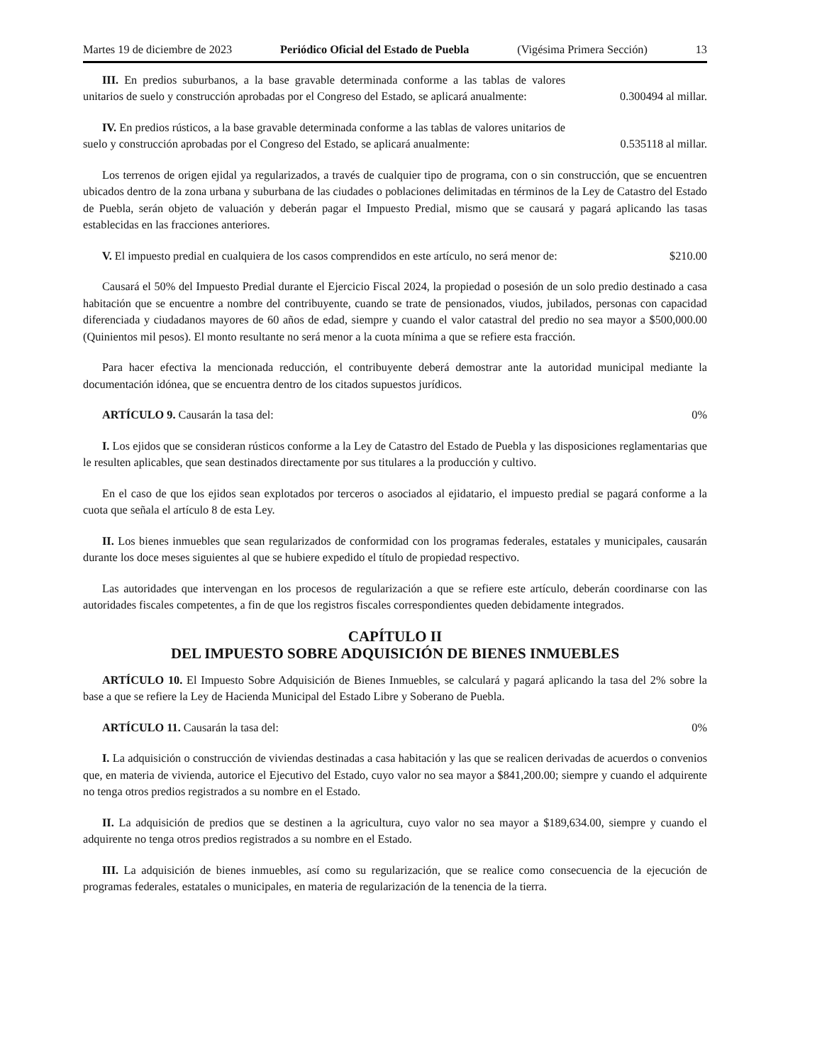Martes 19 de diciembre de 2023 Periódico Oficial del Estado de Puebla (Vigésima Primera Sección) 13
III. En predios suburbanos, a la base gravable determinada conforme a las tablas de valores unitarios de suelo y construcción aprobadas por el Congreso del Estado, se aplicará anualmente:
0.300494 al millar.
IV. En predios rústicos, a la base gravable determinada conforme a las tablas de valores unitarios de suelo y construcción aprobadas por el Congreso del Estado, se aplicará anualmente:
0.535118 al millar.
Los terrenos de origen ejidal ya regularizados, a través de cualquier tipo de programa, con o sin construcción, que se encuentren ubicados dentro de la zona urbana y suburbana de las ciudades o poblaciones delimitadas en términos de la Ley de Catastro del Estado de Puebla, serán objeto de valuación y deberán pagar el Impuesto Predial, mismo que se causará y pagará aplicando las tasas establecidas en las fracciones anteriores.
V. El impuesto predial en cualquiera de los casos comprendidos en este artículo, no será menor de:
$210.00
Causará el 50% del Impuesto Predial durante el Ejercicio Fiscal 2024, la propiedad o posesión de un solo predio destinado a casa habitación que se encuentre a nombre del contribuyente, cuando se trate de pensionados, viudos, jubilados, personas con capacidad diferenciada y ciudadanos mayores de 60 años de edad, siempre y cuando el valor catastral del predio no sea mayor a $500,000.00 (Quinientos mil pesos). El monto resultante no será menor a la cuota mínima a que se refiere esta fracción.
Para hacer efectiva la mencionada reducción, el contribuyente deberá demostrar ante la autoridad municipal mediante la documentación idónea, que se encuentra dentro de los citados supuestos jurídicos.
ARTÍCULO 9. Causarán la tasa del:
0%
I. Los ejidos que se consideran rústicos conforme a la Ley de Catastro del Estado de Puebla y las disposiciones reglamentarias que le resulten aplicables, que sean destinados directamente por sus titulares a la producción y cultivo.
En el caso de que los ejidos sean explotados por terceros o asociados al ejidatario, el impuesto predial se pagará conforme a la cuota que señala el artículo 8 de esta Ley.
II. Los bienes inmuebles que sean regularizados de conformidad con los programas federales, estatales y municipales, causarán durante los doce meses siguientes al que se hubiere expedido el título de propiedad respectivo.
Las autoridades que intervengan en los procesos de regularización a que se refiere este artículo, deberán coordinarse con las autoridades fiscales competentes, a fin de que los registros fiscales correspondientes queden debidamente integrados.
CAPÍTULO II
DEL IMPUESTO SOBRE ADQUISICIÓN DE BIENES INMUEBLES
ARTÍCULO 10. El Impuesto Sobre Adquisición de Bienes Inmuebles, se calculará y pagará aplicando la tasa del 2% sobre la base a que se refiere la Ley de Hacienda Municipal del Estado Libre y Soberano de Puebla.
ARTÍCULO 11. Causarán la tasa del:
0%
I. La adquisición o construcción de viviendas destinadas a casa habitación y las que se realicen derivadas de acuerdos o convenios que, en materia de vivienda, autorice el Ejecutivo del Estado, cuyo valor no sea mayor a $841,200.00; siempre y cuando el adquirente no tenga otros predios registrados a su nombre en el Estado.
II. La adquisición de predios que se destinen a la agricultura, cuyo valor no sea mayor a $189,634.00, siempre y cuando el adquirente no tenga otros predios registrados a su nombre en el Estado.
III. La adquisición de bienes inmuebles, así como su regularización, que se realice como consecuencia de la ejecución de programas federales, estatales o municipales, en materia de regularización de la tenencia de la tierra.